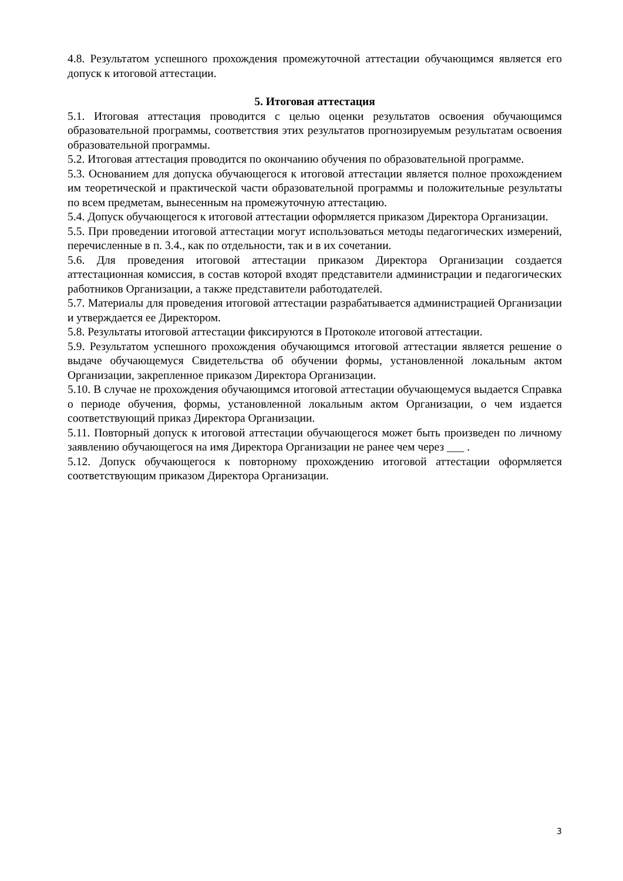4.8. Результатом успешного прохождения промежуточной аттестации обучающимся является его допуск к итоговой аттестации.
5. Итоговая аттестация
5.1. Итоговая аттестация проводится с целью оценки результатов освоения обучающимся образовательной программы, соответствия этих результатов прогнозируемым результатам освоения образовательной программы.
5.2. Итоговая аттестация проводится по окончанию обучения по образовательной программе.
5.3. Основанием для допуска обучающегося к итоговой аттестации является полное прохождением им теоретической и практической части образовательной программы и положительные результаты по всем предметам, вынесенным на промежуточную аттестацию.
5.4. Допуск обучающегося к итоговой аттестации оформляется приказом Директора Организации.
5.5. При проведении итоговой аттестации могут использоваться методы педагогических измерений, перечисленные в п. 3.4., как по отдельности, так и в их сочетании.
5.6. Для проведения итоговой аттестации приказом Директора Организации создается аттестационная комиссия, в состав которой входят представители администрации и педагогических работников Организации, а также представители работодателей.
5.7. Материалы для проведения итоговой аттестации разрабатывается администрацией Организации и утверждается ее Директором.
5.8. Результаты итоговой аттестации фиксируются в Протоколе итоговой аттестации.
5.9. Результатом успешного прохождения обучающимся итоговой аттестации является решение о выдаче обучающемуся Свидетельства об обучении формы, установленной локальным актом Организации, закрепленное приказом Директора Организации.
5.10. В случае не прохождения обучающимся итоговой аттестации обучающемуся выдается Справка о периоде обучения, формы, установленной локальным актом Организации, о чем издается соответствующий приказ Директора Организации.
5.11. Повторный допуск к итоговой аттестации обучающегося может быть произведен по личному заявлению обучающегося на имя Директора Организации не ранее чем через ___ .
5.12. Допуск обучающегося к повторному прохождению итоговой аттестации оформляется соответствующим приказом Директора Организации.
3